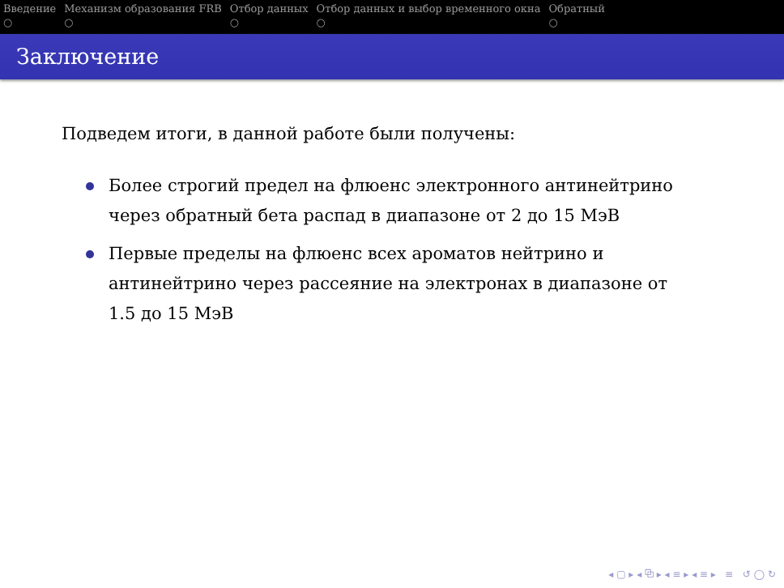Введение
○
Механизм образования FRB
○
Отбор данных
○
Отбор данных и выбор временного окна
○
Обратный
○
Заключение
Подведем итоги, в данной работе были получены:
Более строгий предел на флюенс электронного антинейтрино через обратный бета распад в диапазоне от 2 до 15 МэВ
Первые пределы на флюенс всех ароматов нейтрино и антинейтрино через рассеяние на электронах в диапазоне от 1.5 до 15 МэВ
◂ ▢ ▸ ◂ ⧉ ▸ ◂ ≡ ▸ ◂ ≡ ▸ ≡ ↺ ◯ ↻